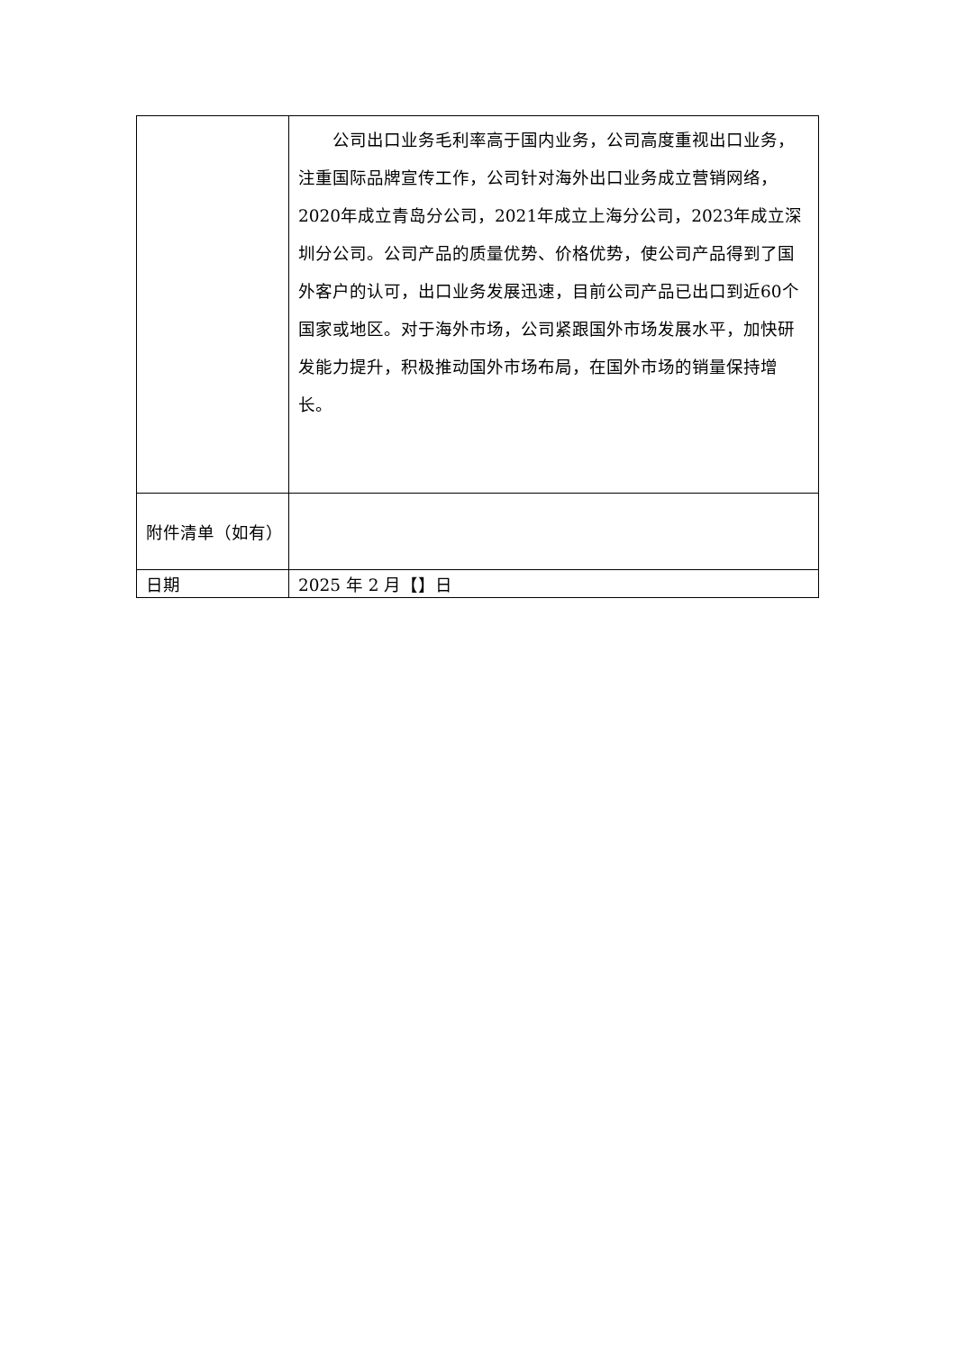| | 公司出口业务毛利率高于国内业务，公司高度重视出口业务，注重国际品牌宣传工作，公司针对海外出口业务成立营销网络，2020年成立青岛分公司，2021年成立上海分公司，2023年成立深圳分公司。公司产品的质量优势、价格优势，使公司产品得到了国外客户的认可，出口业务发展迅速，目前公司产品已出口到近60个国家或地区。对于海外市场，公司紧跟国外市场发展水平，加快研发能力提升，积极推动国外市场布局，在国外市场的销量保持增长。 |
| 附件清单（如有） | |
| 日期 | 2025 年 2 月【】日 |